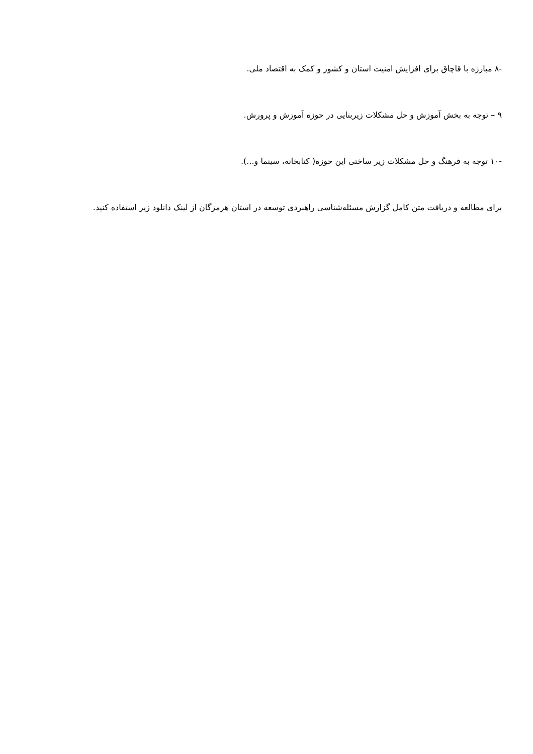-۸ مبارزه با قاچاق برای افزایش امنیت استان و کشور و کمک به اقتصاد ملی.
۹ – توجه به بخش آموزش و حل مشکلات زیربنایی در حوزه آموزش و پرورش.
-۱۰ توجه به فرهنگ و حل مشکلات زیر ساختی این حوزه( کتابخانه، سینما و...).
برای مطالعه و دریافت متن کامل گزارش مسئله‌شناسی راهبردی توسعه در استان هرمزگان از لینک دانلود زیر استفاده کنید.